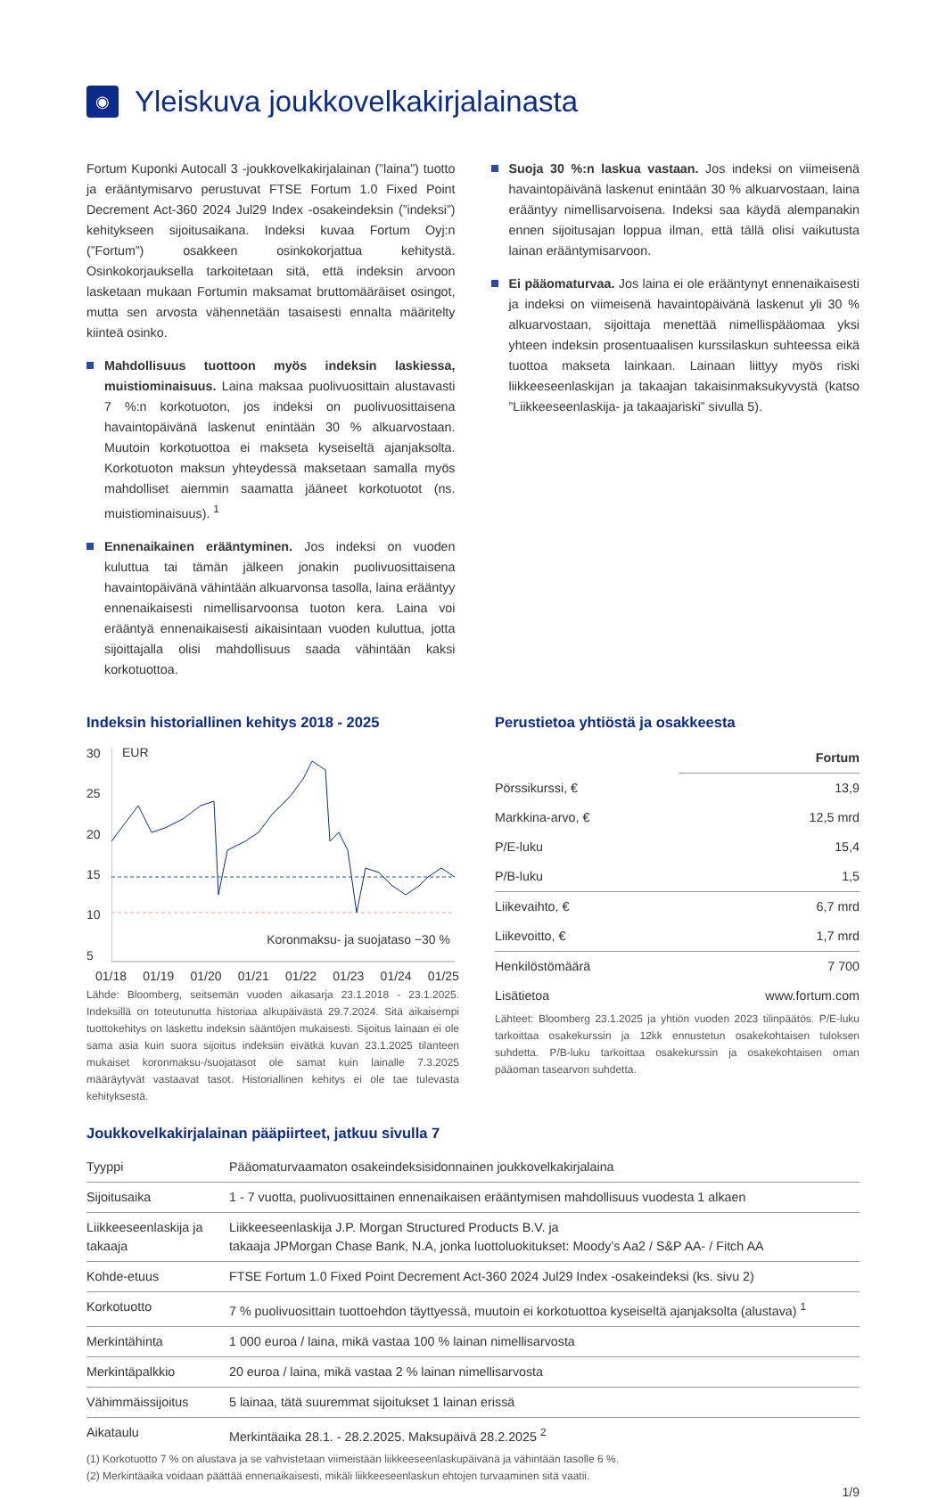◉ Yleiskuva joukkovelkakirjalainasta
Fortum Kuponki Autocall 3 -joukkovelkakirjalainan (”laina”) tuotto ja erääntymisarvo perustuvat FTSE Fortum 1.0 Fixed Point Decrement Act-360 2024 Jul29 Index -osakeindeksin (”indeksi”) kehitykseen sijoitusaikana. Indeksi kuvaa Fortum Oyj:n (”Fortum”) osakkeen osinkokorjattua kehitystä. Osinkokorjauksella tarkoitetaan sitä, että indeksin arvoon lasketaan mukaan Fortumin maksamat bruttomääräiset osingot, mutta sen arvosta vähennetään tasaisesti ennalta määritelty kiinteä osinko.
Mahdollisuus tuottoon myös indeksin laskiessa, muistiominaisuus. Laina maksaa puolivuosittain alustavasti 7 %:n korkotuoton, jos indeksi on puolivuosittaisena havaintopäivänä laskenut enintään 30 % alkuarvostaan. Muutoin korkotuottoa ei makseta kyseiseltä ajanjaksolta. Korkotuoton maksun yhteydessä maksetaan samalla myös mahdolliset aiemmin saamatta jääneet korkotuotot (ns. muistiominaisuus). <sup>1</sup>
Ennenaikainen erääntyminen. Jos indeksi on vuoden kuluttua tai tämän jälkeen jonakin puolivuosittaisena havaintopäivänä vähintään alkuarvonsa tasolla, laina erääntyy ennenaikaisesti nimellisarvoonsa tuoton kera. Laina voi erääntyä ennenaikaisesti aikaisintaan vuoden kuluttua, jotta sijoittajalla olisi mahdollisuus saada vähintään kaksi korkotuottoa.
Suoja 30 %:n laskua vastaan. Jos indeksi on viimeisenä havaintopäivänä laskenut enintään 30 % alkuarvostaan, laina erääntyy nimellisarvoisena. Indeksi saa käydä alempanakin ennen sijoitusajan loppua ilman, että tällä olisi vaikutusta lainan erääntymisarvoon.
Ei pääomaturvaa. Jos laina ei ole erääntynyt ennenaikaisesti ja indeksi on viimeisenä havaintopäivänä laskenut yli 30 % alkuarvostaan, sijoittaja menettää nimellispääomaa yksi yhteen indeksin prosentuaalisen kurssilaskun suhteessa eikä tuottoa makseta lainkaan. Lainaan liittyy myös riski liikkeeseenlaskijan ja takaajan takaisinmaksukyvystä (katso ”Liikkeeseenlaskija- ja takaajariski” sivulla 5).
Indeksin historiallinen kehitys 2018 - 2025
30
25
20
15
10
5
EUR
Koronmaksu- ja suojataso −30 %
01/18 01/19 01/20 01/21 01/22 01/23 01/24 01/25
Lähde: Bloomberg, seitsemän vuoden aikasarja 23.1.2018 - 23.1.2025. Indeksillä on toteutunutta historiaa alkupäivästä 29.7.2024. Sitä aikaisempi tuottokehitys on laskettu indeksin sääntöjen mukaisesti. Sijoitus lainaan ei ole sama asia kuin suora sijoitus indeksiin eivätkä kuvan 23.1.2025 tilanteen mukaiset koronmaksu-/suojatasot ole samat kuin lainalle 7.3.2025 määräytyvät vastaavat tasot. Historiallinen kehitys ei ole tae tulevasta kehityksestä.
Perustietoa yhtiöstä ja osakkeesta
| | Fortum |
| Pörssikurssi, € | 13,9 |
| Markkina-arvo, € | 12,5 mrd |
| P/E-luku | 15,4 |
| P/B-luku | 1,5 |
| Liikevaihto, € | 6,7 mrd |
| Liikevoitto, € | 1,7 mrd |
| Henkilöstömäärä | 7 700 |
| Lisätietoa | www.fortum.com |
Lähteet: Bloomberg 23.1.2025 ja yhtiön vuoden 2023 tilinpäätös. P/E-luku tarkoittaa osakekurssin ja 12kk ennustetun osakekohtaisen tuloksen suhdetta. P/B-luku tarkoittaa osakekurssin ja osakekohtaisen oman pääoman tasearvon suhdetta.
Joukkovelkakirjalainan pääpiirteet, jatkuu sivulla 7
| Tyyppi | Pääomaturvaamaton osakeindeksisidonnainen joukkovelkakirjalaina |
| Sijoitusaika | 1 - 7 vuotta, puolivuosittainen ennenaikaisen erääntymisen mahdollisuus vuodesta 1 alkaen |
| Liikkeeseenlaskija ja takaaja | Liikkeeseenlaskija J.P. Morgan Structured Products B.V. ja takaaja JPMorgan Chase Bank, N.A, jonka luottoluokitukset: Moody’s Aa2 / S&P AA- / Fitch AA |
| Kohde-etuus | FTSE Fortum 1.0 Fixed Point Decrement Act-360 2024 Jul29 Index -osakeindeksi (ks. sivu 2) |
| Korkotuotto | 7 % puolivuosittain tuottoehdon täyttyessä, muutoin ei korkotuottoa kyseiseltä ajanjaksolta (alustava) <sup>1</sup> |
| Merkintähinta | 1 000 euroa / laina, mikä vastaa 100 % lainan nimellisarvosta |
| Merkintäpalkkio | 20 euroa / laina, mikä vastaa 2 % lainan nimellisarvosta |
| Vähimmäissijoitus | 5 lainaa, tätä suuremmat sijoitukset 1 lainan erissä |
| Aikataulu | Merkintäaika 28.1. - 28.2.2025. Maksupäivä 28.2.2025 <sup>2</sup> |
(1) Korkotuotto 7 % on alustava ja se vahvistetaan viimeistään liikkeeseenlaskupäivänä ja vähintään tasolle 6 %.
(2) Merkintäaika voidaan päättää ennenaikaisesti, mikäli liikkeeseenlaskun ehtojen turvaaminen sitä vaatii.
1/9